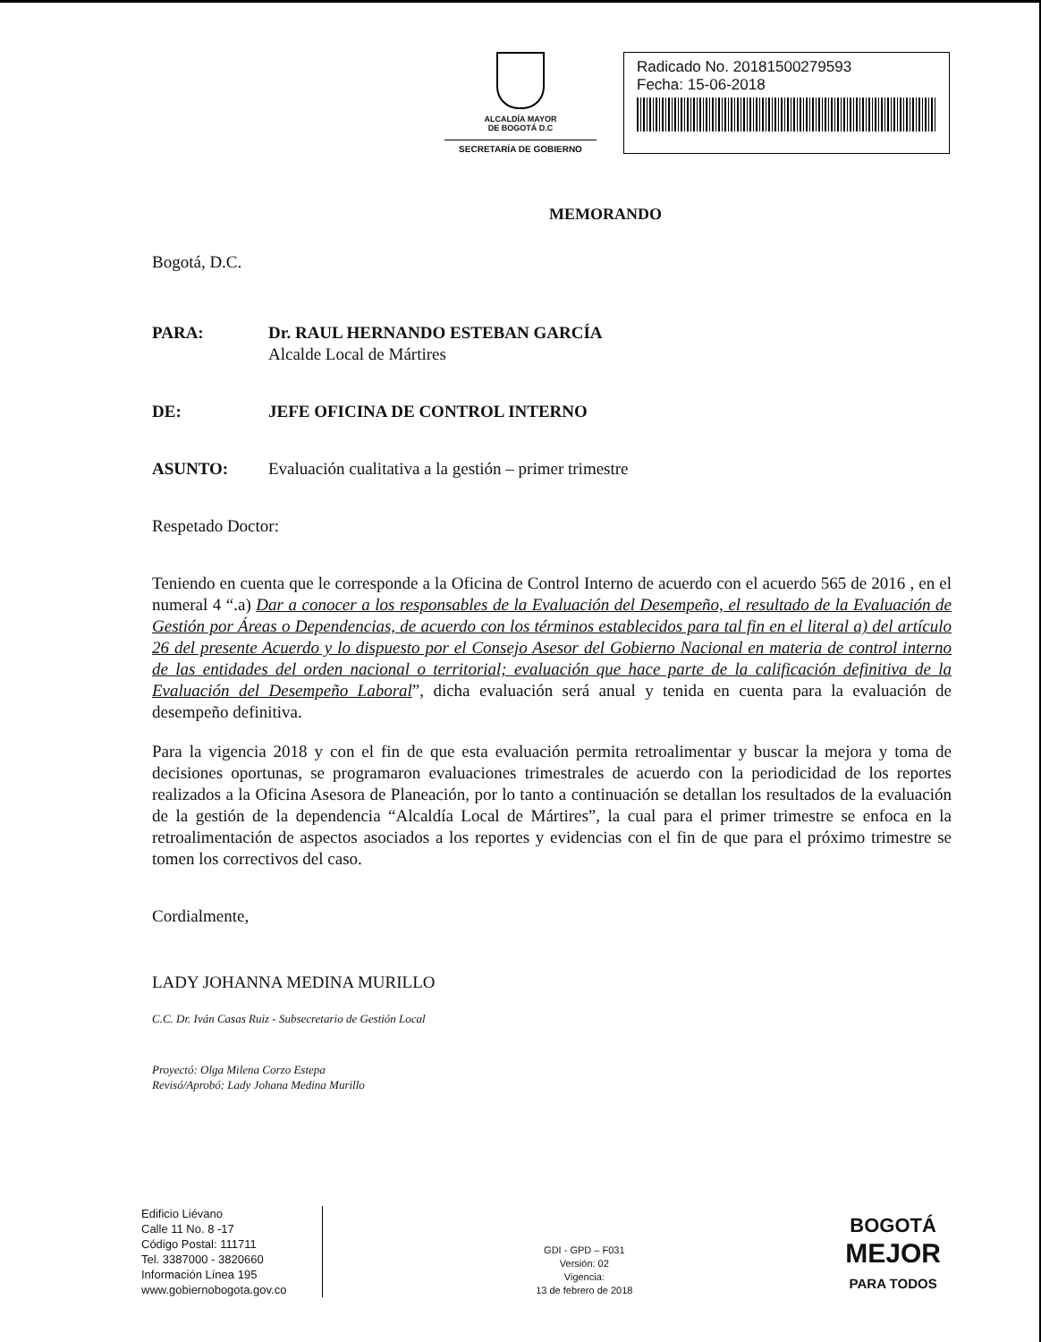ALCALDÍA MAYOR
DE BOGOTÁ D.C
SECRETARÍA DE GOBIERNO
Radicado No. 20181500279593
Fecha: 15-06-2018
MEMORANDO
Bogotá, D.C.
PARA: Dr. RAUL HERNANDO ESTEBAN GARCÍA
Alcalde Local de Mártires
DE: JEFE OFICINA DE CONTROL INTERNO
ASUNTO: Evaluación cualitativa a la gestión – primer trimestre
Respetado Doctor:
Teniendo en cuenta que le corresponde a la Oficina de Control Interno de acuerdo con el acuerdo 565 de 2016 , en el numeral 4 “.a) Dar a conocer a los responsables de la Evaluación del Desempeño, el resultado de la Evaluación de Gestión por Áreas o Dependencias, de acuerdo con los términos establecidos para tal fin en el literal a) del artículo 26 del presente Acuerdo y lo dispuesto por el Consejo Asesor del Gobierno Nacional en materia de control interno de las entidades del orden nacional o territorial; evaluación que hace parte de la calificación definitiva de la Evaluación del Desempeño Laboral”, dicha evaluación será anual y tenida en cuenta para la evaluación de desempeño definitiva.
Para la vigencia 2018 y con el fin de que esta evaluación permita retroalimentar y buscar la mejora y toma de decisiones oportunas, se programaron evaluaciones trimestrales de acuerdo con la periodicidad de los reportes realizados a la Oficina Asesora de Planeación, por lo tanto a continuación se detallan los resultados de la evaluación de la gestión de la dependencia “Alcaldía Local de Mártires”, la cual para el primer trimestre se enfoca en la retroalimentación de aspectos asociados a los reportes y evidencias con el fin de que para el próximo trimestre se tomen los correctivos del caso.
Cordialmente,
LADY JOHANNA MEDINA MURILLO
C.C. Dr. Iván Casas Ruiz - Subsecretario de Gestión Local
Proyectó: Olga Milena Corzo Estepa
Revisó/Aprobó: Lady Johana Medina Murillo
Edificio Liévano
Calle 11 No. 8 -17
Código Postal: 111711
Tel. 3387000 - 3820660
Información Línea 195
www.gobiernobogota.gov.co
GDI - GPD – F031
Versión: 02
Vigencia:
13 de febrero de 2018
BOGOTÁ
MEJOR
PARA TODOS